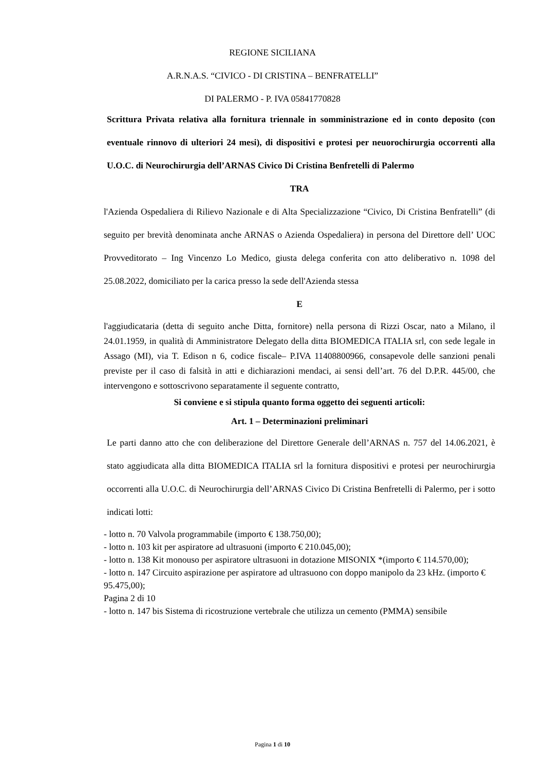REGIONE SICILIANA
A.R.N.A.S. “CIVICO - DI CRISTINA – BENFRATELLI”
DI PALERMO - P. IVA 05841770828
Scrittura Privata relativa alla fornitura triennale in somministrazione ed in conto deposito (con eventuale rinnovo di ulteriori 24 mesi), di dispositivi e protesi per neuorochirurgia occorrenti alla U.O.C. di Neurochirurgia dell’ARNAS Civico Di Cristina Benfretelli di Palermo
TRA
l'Azienda Ospedaliera di Rilievo Nazionale e di Alta Specializzazione “Civico, Di Cristina Benfratelli” (di seguito per brevità denominata anche ARNAS o Azienda Ospedaliera) in persona del Direttore dell’ UOC Provveditorato – Ing Vincenzo Lo Medico, giusta delega conferita con atto deliberativo n. 1098 del 25.08.2022, domiciliato per la carica presso la sede dell'Azienda stessa
E
l'aggiudicataria (detta di seguito anche Ditta, fornitore) nella persona di Rizzi Oscar, nato a Milano, il 24.01.1959, in qualità di Amministratore Delegato della ditta BIOMEDICA ITALIA srl, con sede legale in Assago (MI), via T. Edison n 6, codice fiscale– P.IVA 11408800966, consapevole delle sanzioni penali previste per il caso di falsità in atti e dichiarazioni mendaci, ai sensi dell’art. 76 del D.P.R. 445/00, che intervengono e sottoscrivono separatamente il seguente contratto,
Si conviene e si stipula quanto forma oggetto dei seguenti articoli:
Art. 1 – Determinazioni preliminari
Le parti danno atto che con deliberazione del Direttore Generale dell’ARNAS n. 757 del 14.06.2021, è stato aggiudicata alla ditta BIOMEDICA ITALIA srl la fornitura dispositivi e protesi per neurochirurgia occorrenti alla U.O.C. di Neurochirurgia dell’ARNAS Civico Di Cristina Benfretelli di Palermo, per i sotto indicati lotti:
- lotto n. 70 Valvola programmabile (importo € 138.750,00);
- lotto n. 103 kit per aspiratore ad ultrasuoni (importo € 210.045,00);
- lotto n. 138 Kit monouso per aspiratore ultrasuoni in dotazione MISONIX *(importo € 114.570,00);
- lotto n. 147 Circuito aspirazione per aspiratore ad ultrasuono con doppo manipolo da 23 kHz. (importo € 95.475,00);
Pagina 2 di 10
- lotto n. 147 bis Sistema di ricostruzione vertebrale che utilizza un cemento (PMMA) sensibile
Pagina 1 di 10